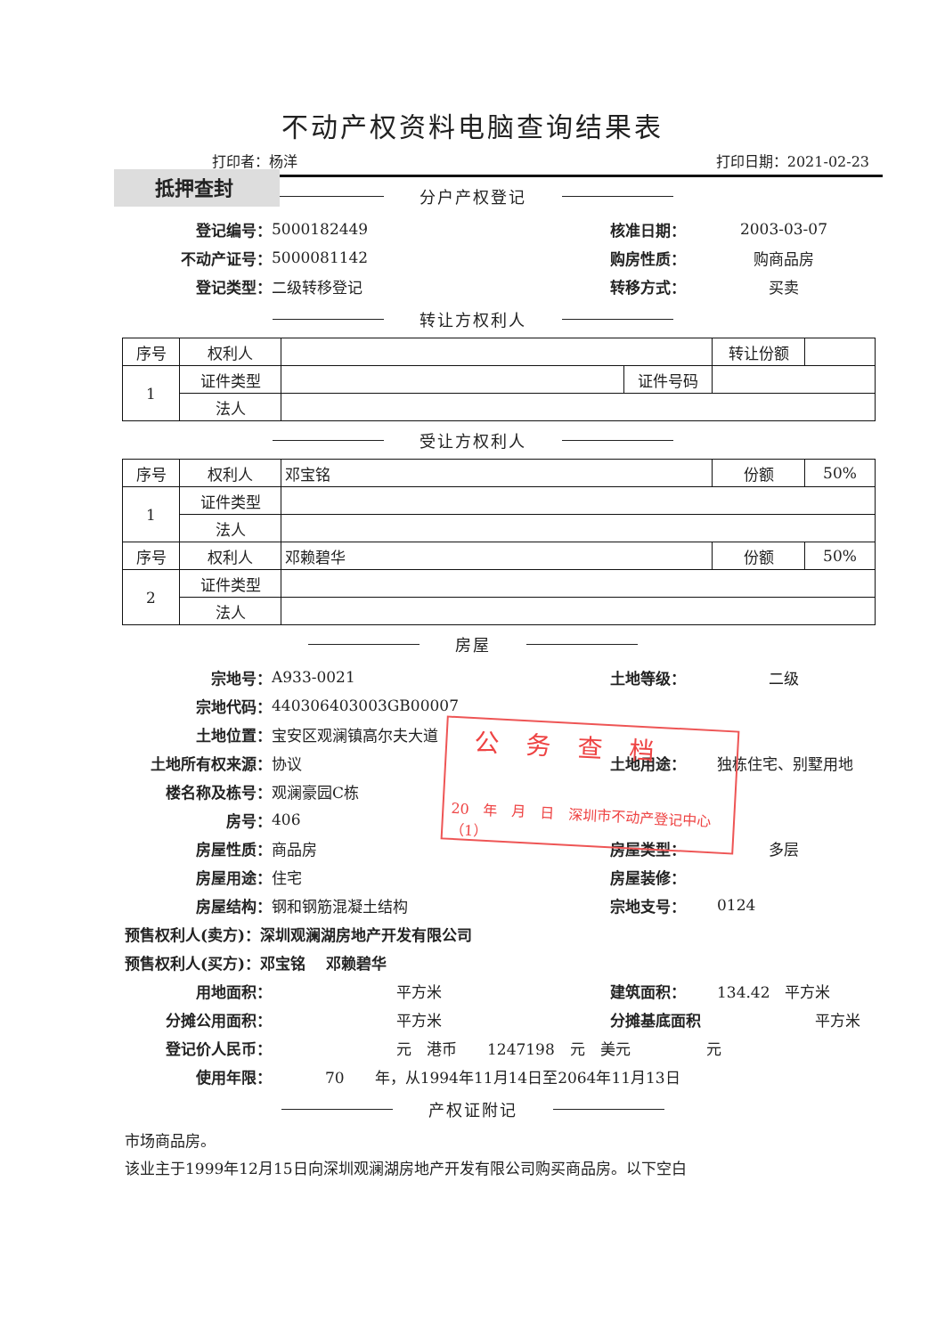不动产权资料电脑查询结果表
打印者：杨洋 打印日期：2021-02-23
抵押查封
分户产权登记
登记编号： 5000182449 核准日期： 2003-03-07
不动产证号： 5000081142 购房性质： 购商品房
登记类型： 二级转移登记 转移方式： 买卖
转让方权利人
| 序号 | 权利人 | | | 转让份额 | |
| 1 | 证件类型 | | 证件号码 | | |
| | 法人 | | | | |
受让方权利人
| 序号 | 权利人 | 邓宝铭 | 份额 | 50% |
| 1 | 证件类型 | | | |
| | 法人 | | | |
| 序号 | 权利人 | 邓赖碧华 | 份额 | 50% |
| 2 | 证件类型 | | | |
| | 法人 | | | |
房屋
宗地号： A933-0021 土地等级： 二级
宗地代码： 440306403003GB00007
土地位置： 宝安区观澜镇高尔夫大道
土地所有权来源： 协议 土地用途： 独栋住宅、别墅用地
楼名称及栋号： 观澜豪园C栋
房号： 406
房屋性质： 商品房 房屋类型： 多层
房屋用途： 住宅 房屋装修：
房屋结构： 钢和钢筋混凝土结构 宗地支号： 0124
预售权利人(卖方)：深圳观澜湖房地产开发有限公司
预售权利人(买方)：邓宝铭　 邓赖碧华
用地面积： 平方米 建筑面积： 134.42　平方米
分摊公用面积： 平方米 分摊基底面积 平方米
登记价人民币：
元　港币　　1247198　元　美元　　　　　元
使用年限：
70　　年，从1994年11月14日至2064年11月13日
产权证附记
市场商品房。
该业主于1999年12月15日向深圳观澜湖房地产开发有限公司购买商品房。以下空白
公务查档
20　年　月　日　深圳市不动产登记中心（1）